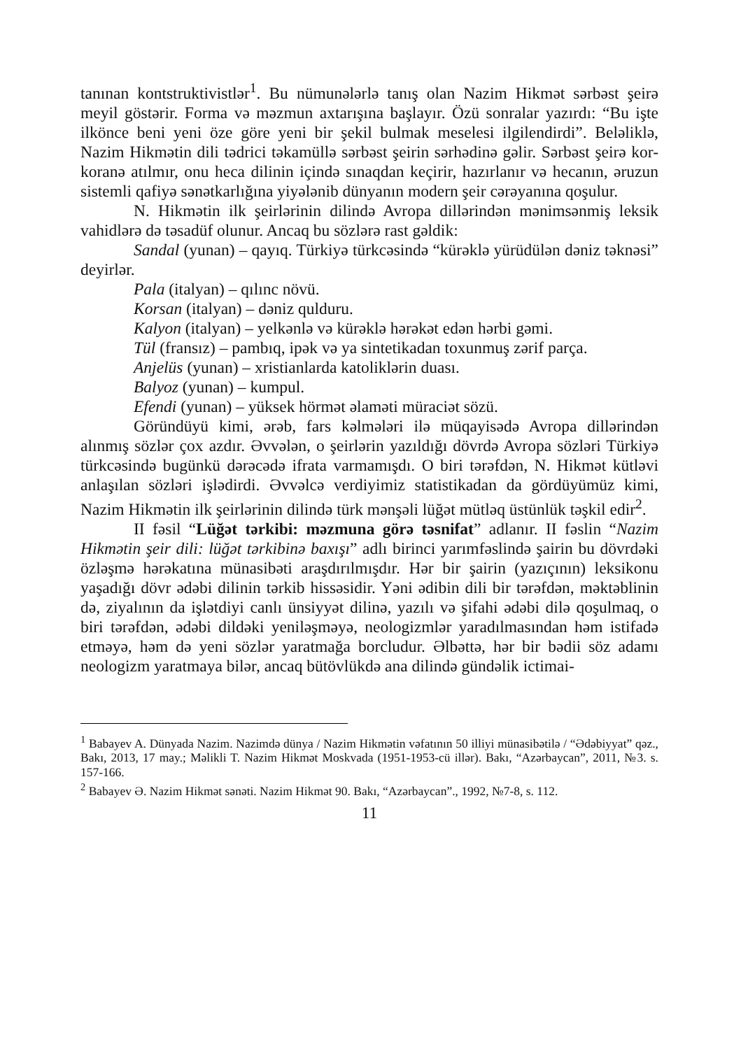tanınan kontstruktivistlər<sup>1</sup>. Bu nümunələrlə tanış olan Nazim Hikmət sərbəst şeirə meyil göstərir. Forma və məzmun axtarışına başlayır. Özü sonralar yazırdı: “Bu işte ilkönce beni yeni öze göre yeni bir şekil bulmak meselesi ilgilendirdi”. Beləliklə, Nazim Hikmətin dili tədrici təkamüllə sərbəst şeirin sərhədinə gəlir. Sərbəst şeirə kor-koranə atılmır, onu heca dilinin içində sınaqdan keçirir, hazırlanır və hecanın, əruzun sistemli qafiyə sənətkarlığına yiyələnib dünyanın modern şeir cərəyanına qoşulur.
N. Hikmətin ilk şeirlərinin dilində Avropa dillərindən mənimsənmiş leksik vahidlərə də təsadüf olunur. Ancaq bu sözlərə rast gəldik:
Sandal (yunan) – qayıq. Türkiyə türkcəsində “kürəklə yürüdülən dəniz təknəsi” deyirlər.
Pala (italyan) – qılınc növü.
Korsan (italyan) – dəniz qulduru.
Kalyon (italyan) – yelkənlə və kürəklə hərəkət edən hərbi gəmi.
Tül (fransız) – pambıq, ipək və ya sintetikadan toxunmuş zərif parça.
Anjelüs (yunan) – xristianlarda katoliklərin duası.
Balyoz (yunan) – kumpul.
Efendi (yunan) – yüksek hörmət əlaməti müraciət sözü.
Göründüyü kimi, ərəb, fars kəlmələri ilə müqayisədə Avropa dillərindən alınmış sözlər çox azdır. Əvvələn, o şeirlərin yazıldığı dövrdə Avropa sözləri Türkiyə türkcəsində bugünkü dərəcədə ifrata varmamışdı. O biri tərəfdən, N. Hikmət kütləvi anlaşılan sözləri işlədirdi. Əvvəlcə verdiyimiz statistikadan da gördüyümüz kimi, Nazim Hikmətin ilk şeirlərinin dilində türk mənşəli lüğət mütləq üstünlük təşkil edir<sup>2</sup>.
II fəsil “Lüğət tərkibi: məzmuna görə təsnifat” adlanır. II fəslin “Nazim Hikmətin şeir dili: lüğət tərkibinə baxışı” adlı birinci yarımfəslində şairin bu dövrdəki özləşmə hərəkatına münasibəti araşdırılmışdır. Hər bir şairin (yazıçının) leksikonu yaşadığı dövr ədəbi dilinin tərkib hissəsidir. Yəni ədibin dili bir tərəfdən, məktəblinin də, ziyalının da işlətdiyi canlı ünsiyyət dilinə, yazılı və şifahi ədəbi dilə qoşulmaq, o biri tərəfdən, ədəbi dildəki yeniləşməyə, neologizmlər yaradılmasından həm istifadə etməyə, həm də yeni sözlər yaratmağa borcludur. Əlbəttə, hər bir bədii söz adamı neologizm yaratmaya bilər, ancaq bütövlükdə ana dilində gündəlik ictimai-
<sup>1</sup> Babayev A. Dünyada Nazim. Nazimdə dünya / Nazim Hikmətin vəfatının 50 illiyi münasibətilə / “Ədəbiyyat” qəz., Bakı, 2013, 17 may.; Məlikli T. Nazim Hikmət Moskvada (1951-1953-cü illər). Bakı, “Azərbaycan”, 2011, №3. s. 157-166.
<sup>2</sup> Babayev Ə. Nazim Hikmət sənəti. Nazim Hikmət 90. Bakı, “Azərbaycan”., 1992, №7-8, s. 112.
11